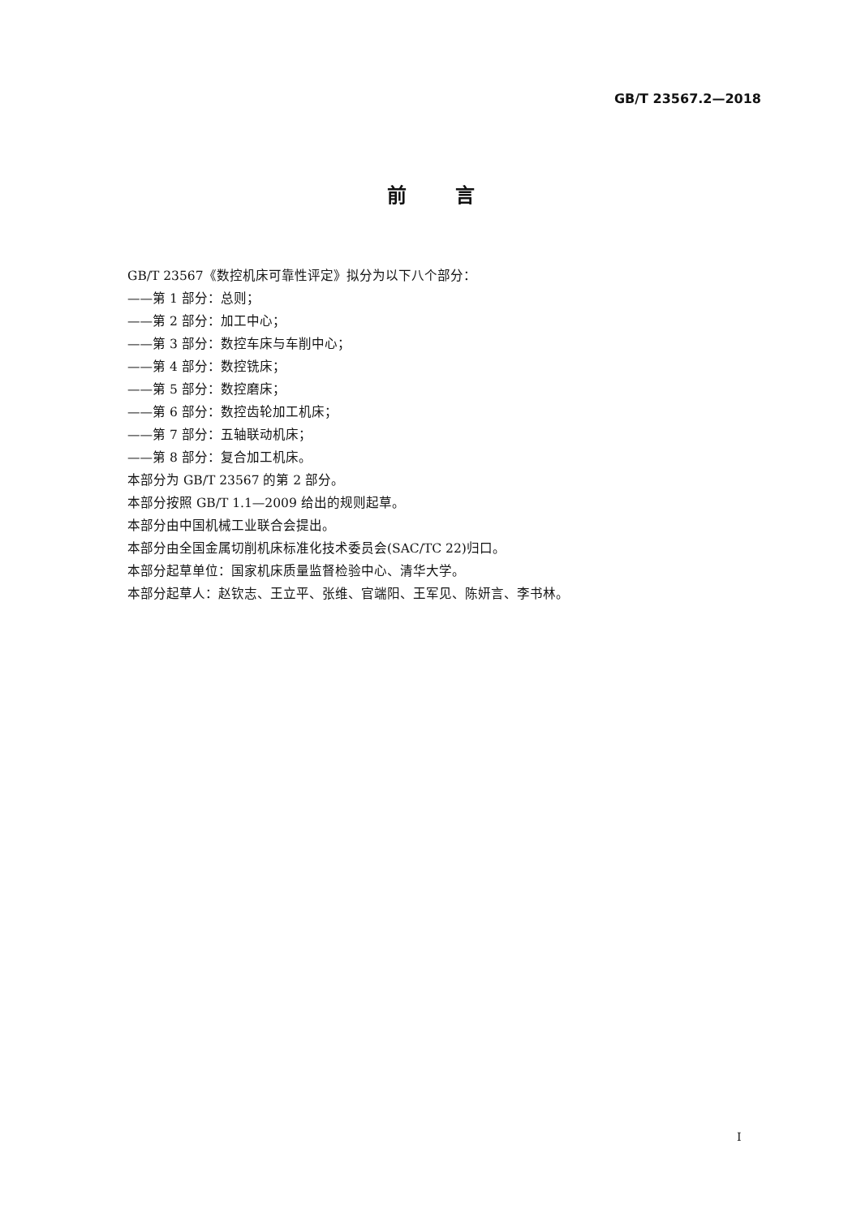GB/T 23567.2—2018
前言
GB/T 23567《数控机床可靠性评定》拟分为以下八个部分：
——第 1 部分：总则；
——第 2 部分：加工中心；
——第 3 部分：数控车床与车削中心；
——第 4 部分：数控铣床；
——第 5 部分：数控磨床；
——第 6 部分：数控齿轮加工机床；
——第 7 部分：五轴联动机床；
——第 8 部分：复合加工机床。
本部分为 GB/T 23567 的第 2 部分。
本部分按照 GB/T 1.1—2009 给出的规则起草。
本部分由中国机械工业联合会提出。
本部分由全国金属切削机床标准化技术委员会(SAC/TC 22)归口。
本部分起草单位：国家机床质量监督检验中心、清华大学。
本部分起草人：赵钦志、王立平、张维、官端阳、王军见、陈妍言、李书林。
I